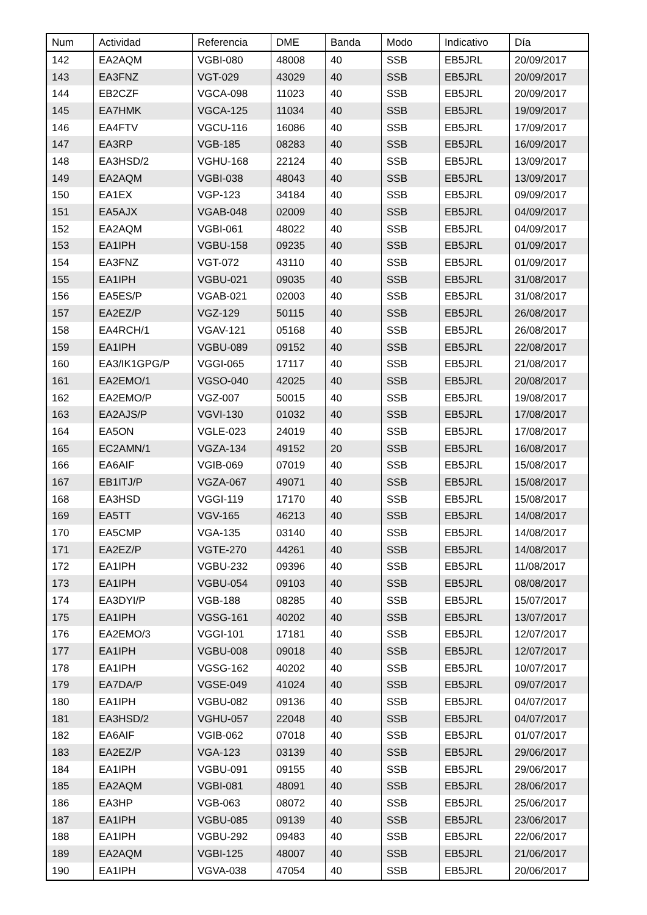| Num | Actividad | Referencia | DME | Banda | Modo | Indicativo | Día |
| --- | --- | --- | --- | --- | --- | --- | --- |
| 142 | EA2AQM | VGBI-080 | 48008 | 40 | SSB | EB5JRL | 20/09/2017 |
| 143 | EA3FNZ | VGT-029 | 43029 | 40 | SSB | EB5JRL | 20/09/2017 |
| 144 | EB2CZF | VGCA-098 | 11023 | 40 | SSB | EB5JRL | 20/09/2017 |
| 145 | EA7HMK | VGCA-125 | 11034 | 40 | SSB | EB5JRL | 19/09/2017 |
| 146 | EA4FTV | VGCU-116 | 16086 | 40 | SSB | EB5JRL | 17/09/2017 |
| 147 | EA3RP | VGB-185 | 08283 | 40 | SSB | EB5JRL | 16/09/2017 |
| 148 | EA3HSD/2 | VGHU-168 | 22124 | 40 | SSB | EB5JRL | 13/09/2017 |
| 149 | EA2AQM | VGBI-038 | 48043 | 40 | SSB | EB5JRL | 13/09/2017 |
| 150 | EA1EX | VGP-123 | 34184 | 40 | SSB | EB5JRL | 09/09/2017 |
| 151 | EA5AJX | VGAB-048 | 02009 | 40 | SSB | EB5JRL | 04/09/2017 |
| 152 | EA2AQM | VGBI-061 | 48022 | 40 | SSB | EB5JRL | 04/09/2017 |
| 153 | EA1IPH | VGBU-158 | 09235 | 40 | SSB | EB5JRL | 01/09/2017 |
| 154 | EA3FNZ | VGT-072 | 43110 | 40 | SSB | EB5JRL | 01/09/2017 |
| 155 | EA1IPH | VGBU-021 | 09035 | 40 | SSB | EB5JRL | 31/08/2017 |
| 156 | EA5ES/P | VGAB-021 | 02003 | 40 | SSB | EB5JRL | 31/08/2017 |
| 157 | EA2EZ/P | VGZ-129 | 50115 | 40 | SSB | EB5JRL | 26/08/2017 |
| 158 | EA4RCH/1 | VGAV-121 | 05168 | 40 | SSB | EB5JRL | 26/08/2017 |
| 159 | EA1IPH | VGBU-089 | 09152 | 40 | SSB | EB5JRL | 22/08/2017 |
| 160 | EA3/IK1GPG/P | VGGI-065 | 17117 | 40 | SSB | EB5JRL | 21/08/2017 |
| 161 | EA2EMO/1 | VGSO-040 | 42025 | 40 | SSB | EB5JRL | 20/08/2017 |
| 162 | EA2EMO/P | VGZ-007 | 50015 | 40 | SSB | EB5JRL | 19/08/2017 |
| 163 | EA2AJS/P | VGVI-130 | 01032 | 40 | SSB | EB5JRL | 17/08/2017 |
| 164 | EA5ON | VGLE-023 | 24019 | 40 | SSB | EB5JRL | 17/08/2017 |
| 165 | EC2AMN/1 | VGZA-134 | 49152 | 20 | SSB | EB5JRL | 16/08/2017 |
| 166 | EA6AIF | VGIB-069 | 07019 | 40 | SSB | EB5JRL | 15/08/2017 |
| 167 | EB1ITJ/P | VGZA-067 | 49071 | 40 | SSB | EB5JRL | 15/08/2017 |
| 168 | EA3HSD | VGGI-119 | 17170 | 40 | SSB | EB5JRL | 15/08/2017 |
| 169 | EA5TT | VGV-165 | 46213 | 40 | SSB | EB5JRL | 14/08/2017 |
| 170 | EA5CMP | VGA-135 | 03140 | 40 | SSB | EB5JRL | 14/08/2017 |
| 171 | EA2EZ/P | VGTE-270 | 44261 | 40 | SSB | EB5JRL | 14/08/2017 |
| 172 | EA1IPH | VGBU-232 | 09396 | 40 | SSB | EB5JRL | 11/08/2017 |
| 173 | EA1IPH | VGBU-054 | 09103 | 40 | SSB | EB5JRL | 08/08/2017 |
| 174 | EA3DYI/P | VGB-188 | 08285 | 40 | SSB | EB5JRL | 15/07/2017 |
| 175 | EA1IPH | VGSG-161 | 40202 | 40 | SSB | EB5JRL | 13/07/2017 |
| 176 | EA2EMO/3 | VGGI-101 | 17181 | 40 | SSB | EB5JRL | 12/07/2017 |
| 177 | EA1IPH | VGBU-008 | 09018 | 40 | SSB | EB5JRL | 12/07/2017 |
| 178 | EA1IPH | VGSG-162 | 40202 | 40 | SSB | EB5JRL | 10/07/2017 |
| 179 | EA7DA/P | VGSE-049 | 41024 | 40 | SSB | EB5JRL | 09/07/2017 |
| 180 | EA1IPH | VGBU-082 | 09136 | 40 | SSB | EB5JRL | 04/07/2017 |
| 181 | EA3HSD/2 | VGHU-057 | 22048 | 40 | SSB | EB5JRL | 04/07/2017 |
| 182 | EA6AIF | VGIB-062 | 07018 | 40 | SSB | EB5JRL | 01/07/2017 |
| 183 | EA2EZ/P | VGA-123 | 03139 | 40 | SSB | EB5JRL | 29/06/2017 |
| 184 | EA1IPH | VGBU-091 | 09155 | 40 | SSB | EB5JRL | 29/06/2017 |
| 185 | EA2AQM | VGBI-081 | 48091 | 40 | SSB | EB5JRL | 28/06/2017 |
| 186 | EA3HP | VGB-063 | 08072 | 40 | SSB | EB5JRL | 25/06/2017 |
| 187 | EA1IPH | VGBU-085 | 09139 | 40 | SSB | EB5JRL | 23/06/2017 |
| 188 | EA1IPH | VGBU-292 | 09483 | 40 | SSB | EB5JRL | 22/06/2017 |
| 189 | EA2AQM | VGBI-125 | 48007 | 40 | SSB | EB5JRL | 21/06/2017 |
| 190 | EA1IPH | VGVA-038 | 47054 | 40 | SSB | EB5JRL | 20/06/2017 |